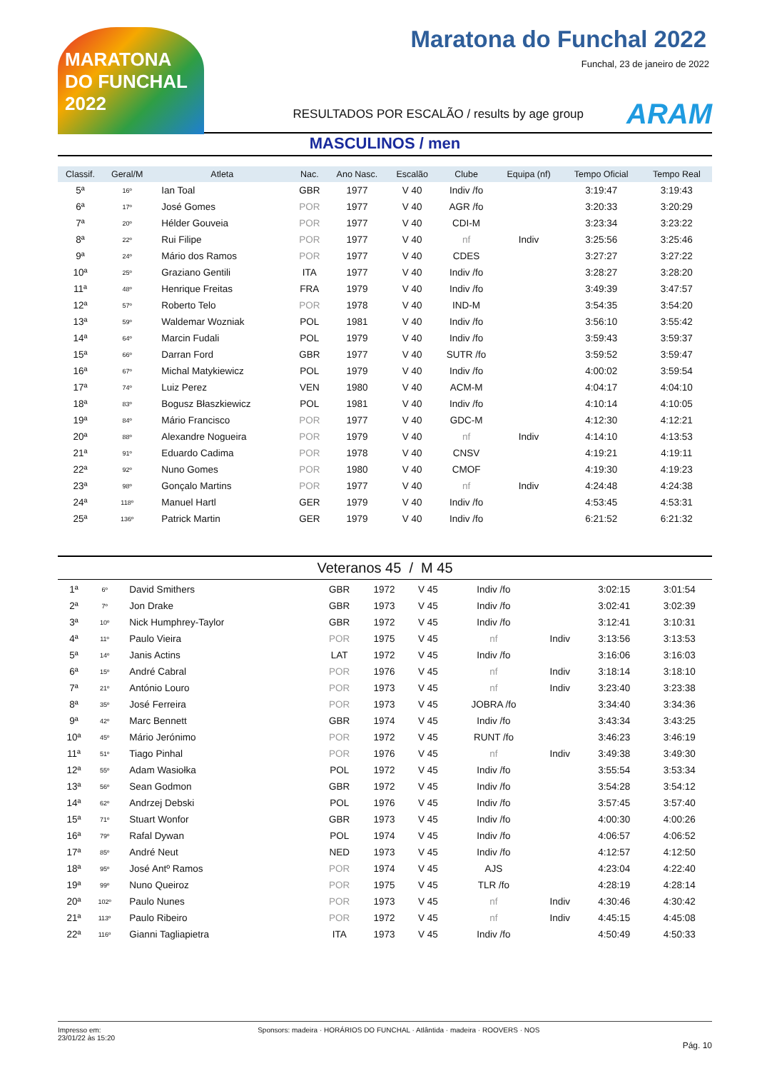MARATONA DO FUNCHAL 2022
Maratona do Funchal 2022
Funchal, 23 de janeiro de 2022
RESULTADOS POR ESCALÃO / results by age group ARAM
MASCULINOS / men
| Classif. | Geral/M | Atleta | Nac. | Ano Nasc. | Escalão | Clube | Equipa (nf) | Tempo Oficial | Tempo Real |
| --- | --- | --- | --- | --- | --- | --- | --- | --- | --- |
| 5ª | 16º | Ian Toal | GBR | 1977 | V 40 | Indiv /fo | | 3:19:47 | 3:19:43 |
| 6ª | 17º | José Gomes | POR | 1977 | V 40 | AGR /fo | | 3:20:33 | 3:20:29 |
| 7ª | 20º | Hélder Gouveia | POR | 1977 | V 40 | CDI-M | | 3:23:34 | 3:23:22 |
| 8ª | 22º | Rui Filipe | POR | 1977 | V 40 | nf | Indiv | 3:25:56 | 3:25:46 |
| 9ª | 24º | Mário dos Ramos | POR | 1977 | V 40 | CDES | | 3:27:27 | 3:27:22 |
| 10ª | 25º | Graziano Gentili | ITA | 1977 | V 40 | Indiv /fo | | 3:28:27 | 3:28:20 |
| 11ª | 48º | Henrique Freitas | FRA | 1979 | V 40 | Indiv /fo | | 3:49:39 | 3:47:57 |
| 12ª | 57º | Roberto Telo | POR | 1978 | V 40 | IND-M | | 3:54:35 | 3:54:20 |
| 13ª | 59º | Waldemar Wozniak | POL | 1981 | V 40 | Indiv /fo | | 3:56:10 | 3:55:42 |
| 14ª | 64º | Marcin Fudali | POL | 1979 | V 40 | Indiv /fo | | 3:59:43 | 3:59:37 |
| 15ª | 66º | Darran Ford | GBR | 1977 | V 40 | SUTR /fo | | 3:59:52 | 3:59:47 |
| 16ª | 67º | Michal Matykiewicz | POL | 1979 | V 40 | Indiv /fo | | 4:00:02 | 3:59:54 |
| 17ª | 74º | Luiz Perez | VEN | 1980 | V 40 | ACM-M | | 4:04:17 | 4:04:10 |
| 18ª | 83º | Bogusz Błaszkiewicz | POL | 1981 | V 40 | Indiv /fo | | 4:10:14 | 4:10:05 |
| 19ª | 84º | Mário Francisco | POR | 1977 | V 40 | GDC-M | | 4:12:30 | 4:12:21 |
| 20ª | 88º | Alexandre Nogueira | POR | 1979 | V 40 | nf | Indiv | 4:14:10 | 4:13:53 |
| 21ª | 91º | Eduardo Cadima | POR | 1978 | V 40 | CNSV | | 4:19:21 | 4:19:11 |
| 22ª | 92º | Nuno Gomes | POR | 1980 | V 40 | CMOF | | 4:19:30 | 4:19:23 |
| 23ª | 98º | Gonçalo Martins | POR | 1977 | V 40 | nf | Indiv | 4:24:48 | 4:24:38 |
| 24ª | 118º | Manuel Hartl | GER | 1979 | V 40 | Indiv /fo | | 4:53:45 | 4:53:31 |
| 25ª | 136º | Patrick Martin | GER | 1979 | V 40 | Indiv /fo | | 6:21:52 | 6:21:32 |
Veteranos 45 / M 45
| 1ª | 6º | David Smithers | GBR | 1972 | V 45 | Indiv /fo | | 3:02:15 | 3:01:54 |
| 2ª | 7º | Jon Drake | GBR | 1973 | V 45 | Indiv /fo | | 3:02:41 | 3:02:39 |
| 3ª | 10º | Nick Humphrey-Taylor | GBR | 1972 | V 45 | Indiv /fo | | 3:12:41 | 3:10:31 |
| 4ª | 11º | Paulo Vieira | POR | 1975 | V 45 | nf | Indiv | 3:13:56 | 3:13:53 |
| 5ª | 14º | Janis Actins | LAT | 1972 | V 45 | Indiv /fo | | 3:16:06 | 3:16:03 |
| 6ª | 15º | André Cabral | POR | 1976 | V 45 | nf | Indiv | 3:18:14 | 3:18:10 |
| 7ª | 21º | António Louro | POR | 1973 | V 45 | nf | Indiv | 3:23:40 | 3:23:38 |
| 8ª | 35º | José Ferreira | POR | 1973 | V 45 | JOBRA /fo | | 3:34:40 | 3:34:36 |
| 9ª | 42º | Marc Bennett | GBR | 1974 | V 45 | Indiv /fo | | 3:43:34 | 3:43:25 |
| 10ª | 45º | Mário Jerónimo | POR | 1972 | V 45 | RUNT /fo | | 3:46:23 | 3:46:19 |
| 11ª | 51º | Tiago Pinhal | POR | 1976 | V 45 | nf | Indiv | 3:49:38 | 3:49:30 |
| 12ª | 55º | Adam Wasiołka | POL | 1972 | V 45 | Indiv /fo | | 3:55:54 | 3:53:34 |
| 13ª | 56º | Sean Godmon | GBR | 1972 | V 45 | Indiv /fo | | 3:54:28 | 3:54:12 |
| 14ª | 62º | Andrzej Debski | POL | 1976 | V 45 | Indiv /fo | | 3:57:45 | 3:57:40 |
| 15ª | 71º | Stuart Wonfor | GBR | 1973 | V 45 | Indiv /fo | | 4:00:30 | 4:00:26 |
| 16ª | 79º | Rafal Dywan | POL | 1974 | V 45 | Indiv /fo | | 4:06:57 | 4:06:52 |
| 17ª | 85º | André Neut | NED | 1973 | V 45 | Indiv /fo | | 4:12:57 | 4:12:50 |
| 18ª | 95º | José Antº Ramos | POR | 1974 | V 45 | AJS | | 4:23:04 | 4:22:40 |
| 19ª | 99º | Nuno Queiroz | POR | 1975 | V 45 | TLR /fo | | 4:28:19 | 4:28:14 |
| 20ª | 102º | Paulo Nunes | POR | 1973 | V 45 | nf | Indiv | 4:30:46 | 4:30:42 |
| 21ª | 113º | Paulo Ribeiro | POR | 1972 | V 45 | nf | Indiv | 4:45:15 | 4:45:08 |
| 22ª | 116º | Gianni Tagliapietra | ITA | 1973 | V 45 | Indiv /fo | | 4:50:49 | 4:50:33 |
Impresso em:
23/01/22 às 15:20
Sponsors: madeira · HORÁRIOS DO FUNCHAL · Atlântida · madeira · ROOVERS · NOS
Pág. 10